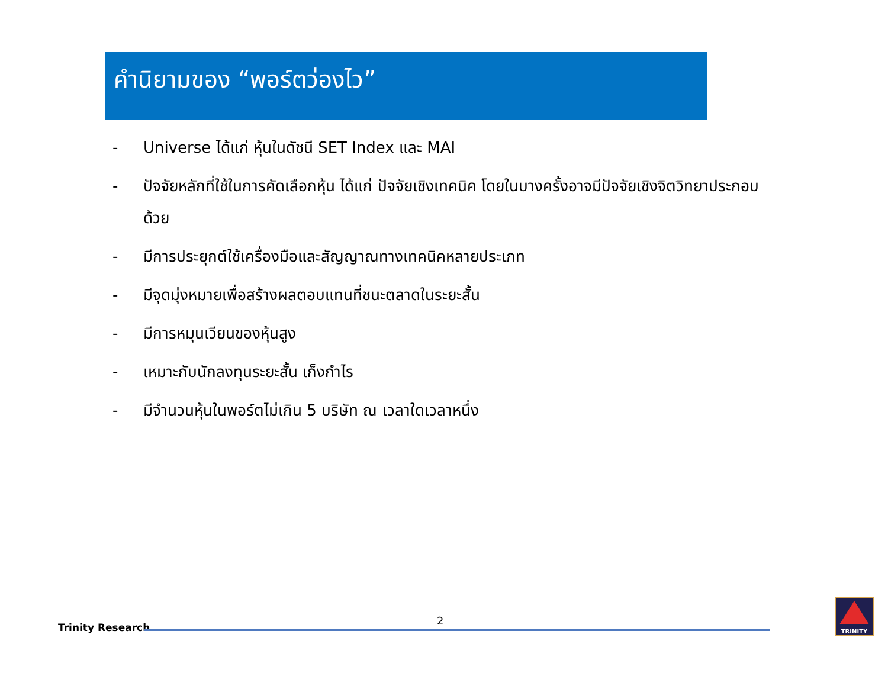คำนิยามของ “พอร์ตว่องไว”
- Universe ได้แก่ หุ้นในดัชนี SET Index และ MAI
- ปัจจัยหลักที่ใช้ในการคัดเลือกหุ้น ได้แก่ ปัจจัยเชิงเทคนิค โดยในบางครั้งอาจมีปัจจัยเชิงจิตวิทยาประกอบด้วย
- มีการประยุกต์ใช้เครื่องมือและสัญญาณทางเทคนิคหลายประเภท
- มีจุดมุ่งหมายเพื่อสร้างผลตอบแทนที่ชนะตลาดในระยะสั้น
- มีการหมุนเวียนของหุ้นสูง
- เหมาะกับนักลงทุนระยะสั้น เก็งกำไร
- มีจำนวนหุ้นในพอร์ตไม่เกิน 5 บริษัท ณ เวลาใดเวลาหนึ่ง
Trinity Research
2
TRINITY